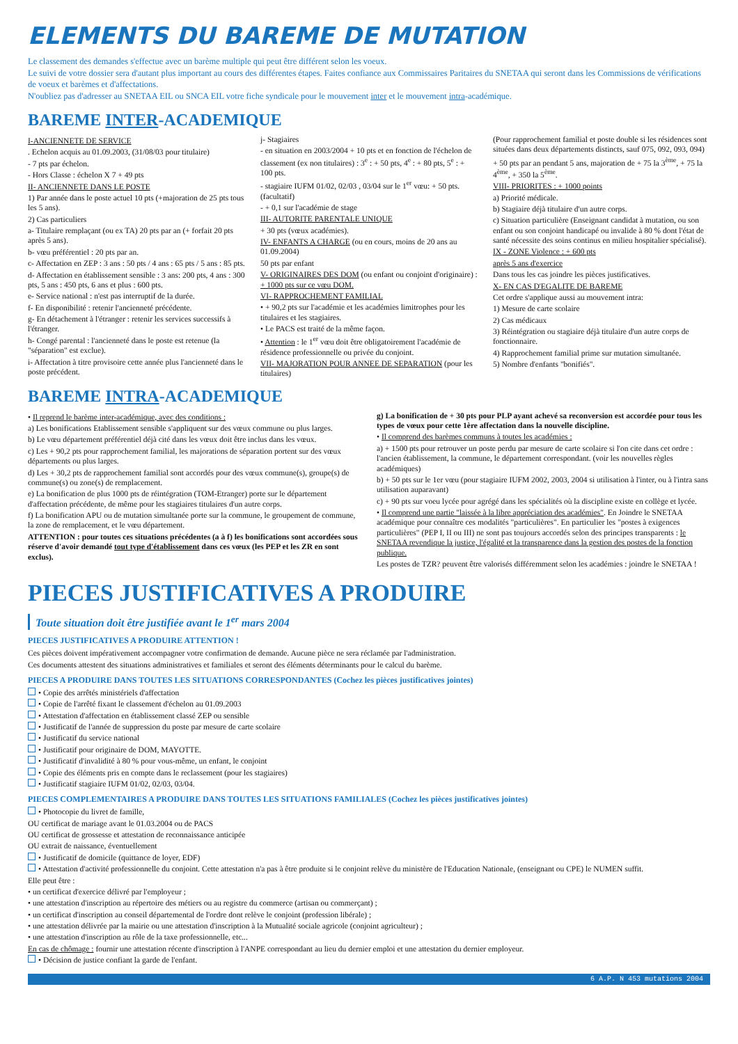ELEMENTS DU BAREME DE MUTATION
Le classement des demandes s'effectue avec un barème multiple qui peut être différent selon les voeux.
Le suivi de votre dossier sera d'autant plus important au cours des différentes étapes. Faites confiance aux Commissaires Paritaires du SNETAA qui seront dans les Commissions de vérifications de voeux et barèmes et d'affectations.
N'oubliez pas d'adresser au SNETAA EIL ou SNCA EIL votre fiche syndicale pour le mouvement inter et le mouvement intra-académique.
BAREME INTER-ACADEMIQUE
I-ANCIENNETE DE SERVICE
. Echelon acquis au 01.09.2003, (31/08/03 pour titulaire)
- 7 pts par échelon.
- Hors Classe : échelon X 7 + 49 pts
II- ANCIENNETE DANS LE POSTE
1) Par année dans le poste actuel 10 pts (+majoration de 25 pts tous les 5 ans).
2) Cas particuliers
a- Titulaire remplaçant (ou ex TA) 20 pts par an (+ forfait 20 pts après 5 ans).
b- vœu préférentiel : 20 pts par an.
c- Affectation en ZEP : 3 ans : 50 pts / 4 ans : 65 pts / 5 ans : 85 pts.
d- Affectation en établissement sensible : 3 ans: 200 pts, 4 ans : 300 pts, 5 ans : 450 pts, 6 ans et plus : 600 pts.
e- Service national : n'est pas interruptif de la durée.
f- En disponibilité : retenir l'ancienneté précédente.
g- En détachement à l'étranger : retenir les services successifs à l'étranger.
h- Congé parental : l'ancienneté dans le poste est retenue (la "séparation" est exclue).
i- Affectation à titre provisoire cette année plus l'ancienneté dans le poste précédent.
j- Stagiaires
- en situation en 2003/2004 + 10 pts et en fonction de l'échelon de classement (ex non titulaires) : 3<sup>e</sup> : + 50 pts, 4<sup>e</sup> : + 80 pts, 5<sup>e</sup> : + 100 pts.
- stagiaire IUFM 01/02, 02/03 , 03/04 sur le 1<sup>er</sup> vœu: + 50 pts. (facultatif)
- + 0,1 sur l'académie de stage
III- AUTORITE PARENTALE UNIQUE
+ 30 pts (vœux académies).
IV- ENFANTS A CHARGE (ou en cours, moins de 20 ans au 01.09.2004)
50 pts par enfant
V- ORIGINAIRES DES DOM (ou enfant ou conjoint d'originaire) : + 1000 pts sur ce vœu DOM.
VI- RAPPROCHEMENT FAMILIAL
• + 90,2 pts sur l'académie et les académies limitrophes pour les titulaires et les stagiaires.
• Le PACS est traité de la même façon.
• Attention : le 1<sup>er</sup> vœu doit être obligatoirement l'académie de résidence professionnelle ou privée du conjoint.
VII- MAJORATION POUR ANNEE DE SEPARATION (pour les titulaires)
(Pour rapprochement familial et poste double si les résidences sont situées dans deux départements distincts, sauf 075, 092, 093, 094)
+ 50 pts par an pendant 5 ans, majoration de + 75 la 3<sup>ème</sup>, + 75 la 4<sup>ème</sup>, + 350 la 5<sup>ème</sup>.
VIII- PRIORITES : + 1000 points
a) Priorité médicale.
b) Stagiaire déjà titulaire d'un autre corps.
c) Situation particulière (Enseignant candidat à mutation, ou son enfant ou son conjoint handicapé ou invalide à 80 % dont l'état de santé nécessite des soins continus en milieu hospitalier spécialisé).
IX - ZONE Violence : + 600 pts
après 5 ans d'exercice
Dans tous les cas joindre les pièces justificatives.
X- EN CAS D'EGALITE DE BAREME
Cet ordre s'applique aussi au mouvement intra:
1) Mesure de carte scolaire
2) Cas médicaux
3) Réintégration ou stagiaire déjà titulaire d'un autre corps de fonctionnaire.
4) Rapprochement familial prime sur mutation simultanée.
5) Nombre d'enfants "bonifiés".
BAREME INTRA-ACADEMIQUE
• Il reprend le barème inter-académique, avec des conditions :
a) Les bonifications Etablissement sensible s'appliquent sur des vœux commune ou plus larges.
b) Le vœu département préférentiel déjà cité dans les vœux doit être inclus dans les vœux.
c) Les + 90,2 pts pour rapprochement familial, les majorations de séparation portent sur des vœux départements ou plus larges.
d) Les + 30,2 pts de rapprochement familial sont accordés pour des vœux commune(s), groupe(s) de commune(s) ou zone(s) de remplacement.
e) La bonification de plus 1000 pts de réintégration (TOM-Etranger) porte sur le département d'affectation précédente, de même pour les stagiaires titulaires d'un autre corps.
f) La bonification APU ou de mutation simultanée porte sur la commune, le groupement de commune, la zone de remplacement, et le vœu département.
ATTENTION : pour toutes ces situations précédentes (a à f) les bonifications sont accordées sous réserve d'avoir demandé tout type d'établissement dans ces vœux (les PEP et les ZR en sont exclus).
g) La bonification de + 30 pts pour PLP ayant achevé sa reconversion est accordée pour tous les types de vœux pour cette 1ère affectation dans la nouvelle discipline.
• Il comprend des barèmes communs à toutes les académies :
a) + 1500 pts pour retrouver un poste perdu par mesure de carte scolaire si l'on cite dans cet ordre : l'ancien établissement, la commune, le département correspondant. (voir les nouvelles règles académiques)
b) + 50 pts sur le 1er vœu (pour stagiaire IUFM 2002, 2003, 2004 si utilisation à l'inter, ou à l'intra sans utilisation auparavant)
c) + 90 pts sur voeu lycée pour agrégé dans les spécialités où la discipline existe en collège et lycée.
• Il comprend une partie "laissée à la libre appréciation des académies". En Joindre le SNETAA académique pour connaître ces modalités "particulières". En particulier les "postes à exigences particulières" (PEP I, II ou III) ne sont pas toujours accordés selon des principes transparents : le SNETAA revendique la justice, l'égalité et la transparence dans la gestion des postes de la fonction publique.
Les postes de TZR? peuvent être valorisés différemment selon les académies : joindre le SNETAA !
PIECES JUSTIFICATIVES A PRODUIRE
Toute situation doit être justifiée avant le 1<sup>er</sup> mars 2004
PIECES JUSTIFICATIVES A PRODUIRE ATTENTION !
Ces pièces doivent impérativement accompagner votre confirmation de demande. Aucune pièce ne sera réclamée par l'administration.
Ces documents attestent des situations administratives et familiales et seront des éléments déterminants pour le calcul du barème.
PIECES A PRODUIRE DANS TOUTES LES SITUATIONS CORRESPONDANTES (Cochez les pièces justificatives jointes)
• Copie des arrêtés ministériels d'affectation
• Copie de l'arrêté fixant le classement d'échelon au 01.09.2003
• Attestation d'affectation en établissement classé ZEP ou sensible
• Justificatif de l'année de suppression du poste par mesure de carte scolaire
• Justificatif du service national
• Justificatif pour originaire de DOM, MAYOTTE.
• Justificatif d'invalidité à 80 % pour vous-même, un enfant, le conjoint
• Copie des éléments pris en compte dans le reclassement (pour les stagiaires)
• Justificatif stagiaire IUFM 01/02, 02/03, 03/04.
PIECES COMPLEMENTAIRES A PRODUIRE DANS TOUTES LES SITUATIONS FAMILIALES (Cochez les pièces justificatives jointes)
• Photocopie du livret de famille,
OU certificat de mariage avant le 01.03.2004 ou de PACS
OU certificat de grossesse et attestation de reconnaissance anticipée
OU extrait de naissance, éventuellement
• Justificatif de domicile (quittance de loyer, EDF)
• Attestation d'activité professionnelle du conjoint. Cette attestation n'a pas à être produite si le conjoint relève du ministère de l'Education Nationale, (enseignant ou CPE) le NUMEN suffit.
Elle peut être :
• un certificat d'exercice délivré par l'employeur ;
• une attestation d'inscription au répertoire des métiers ou au registre du commerce (artisan ou commerçant) ;
• un certificat d'inscription au conseil départemental de l'ordre dont relève le conjoint (profession libérale) ;
• une attestation délivrée par la mairie ou une attestation d'inscription à la Mutualité sociale agricole (conjoint agriculteur) ;
• une attestation d'inscription au rôle de la taxe professionnelle, etc...
En cas de chômage : fournir une attestation récente d'inscription à l'ANPE correspondant au lieu du dernier emploi et une attestation du dernier employeur.
• Décision de justice confiant la garde de l'enfant.
6 A.P. N 453 mutations 2004